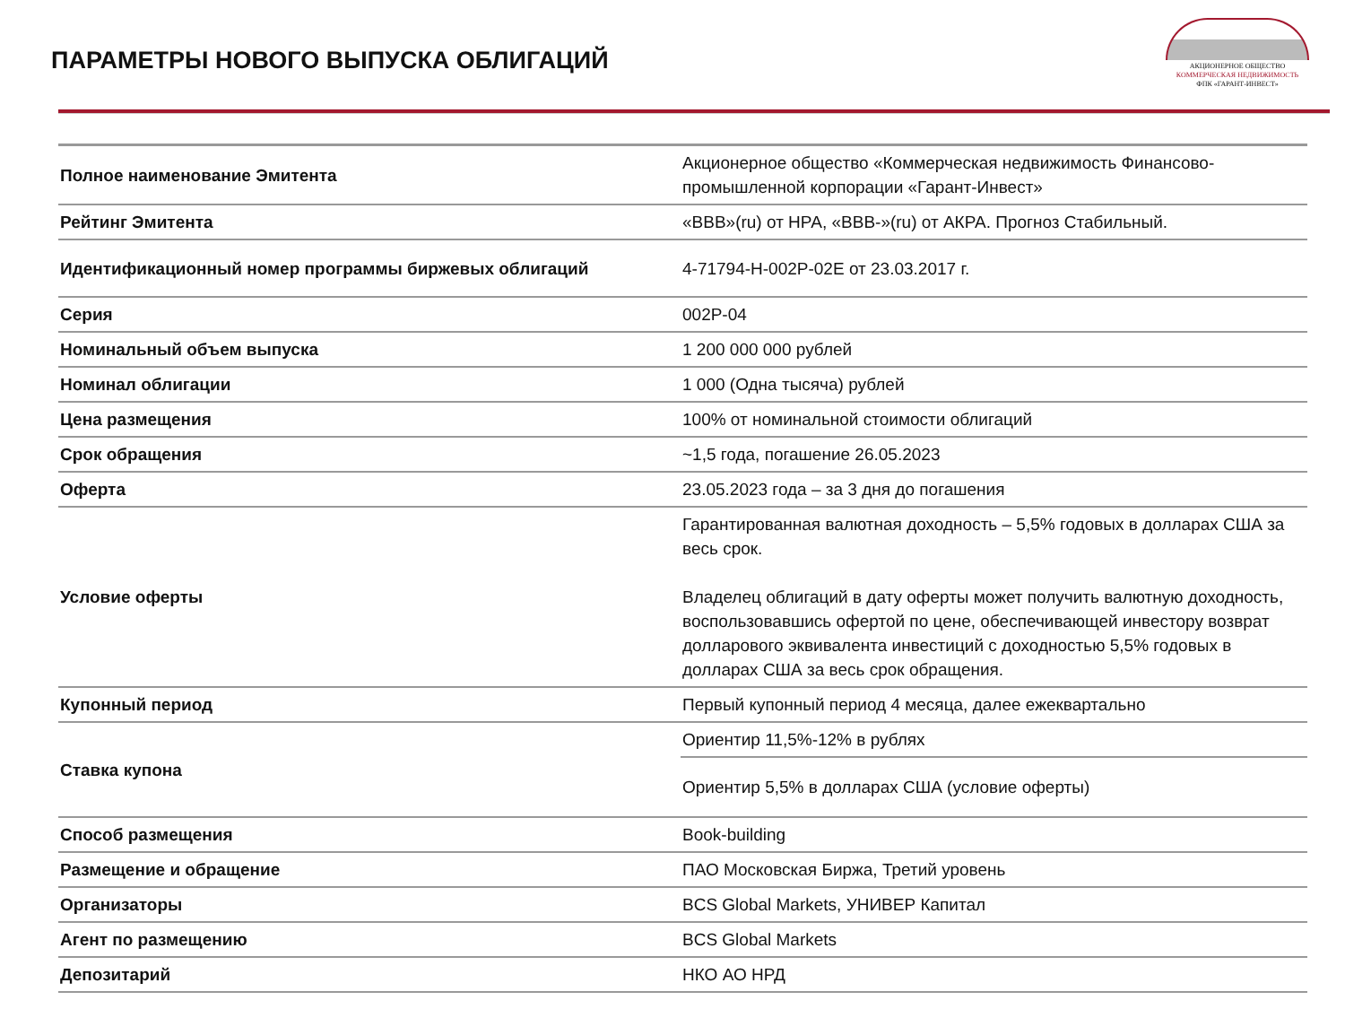ПАРАМЕТРЫ НОВОГО ВЫПУСКА ОБЛИГАЦИЙ
АКЦИОНЕРНОЕ ОБЩЕСТВО
КОММЕРЧЕСКАЯ НЕДВИЖИМОСТЬ
ФПК «ГАРАНТ-ИНВЕСТ»
| Полное наименование Эмитента | Акционерное общество «Коммерческая недвижимость Финансово-промышленной корпорации «Гарант-Инвест» |
| Рейтинг Эмитента | «BBB»(ru) от НРА, «BBB-»(ru) от АКРА. Прогноз Стабильный. |
| Идентификационный номер программы биржевых облигаций | 4-71794-H-002P-02E от 23.03.2017 г. |
| Серия | 002P-04 |
| Номинальный объем выпуска | 1 200 000 000 рублей |
| Номинал облигации | 1 000 (Одна тысяча) рублей |
| Цена размещения | 100% от номинальной стоимости облигаций |
| Срок обращения | ~1,5 года, погашение 26.05.2023 |
| Оферта | 23.05.2023 года – за 3 дня до погашения |
| Условие оферты | Гарантированная валютная доходность – 5,5% годовых в долларах США за весь срок. Владелец облигаций в дату оферты может получить валютную доходность, воспользовавшись офертой по цене, обеспечивающей инвестору возврат долларового эквивалента инвестиций с доходностью 5,5% годовых в долларах США за весь срок обращения. |
| Купонный период | Первый купонный период 4 месяца, далее ежеквартально |
| Ставка купона | Ориентир 11,5%-12% в рублях |
| | Ориентир 5,5% в долларах США (условие оферты) |
| Способ размещения | Book-building |
| Размещение и обращение | ПАО Московская Биржа, Третий уровень |
| Организаторы | BCS Global Markets, УНИВЕР Капитал |
| Агент по размещению | BCS Global Markets |
| Депозитарий | НКО АО НРД |